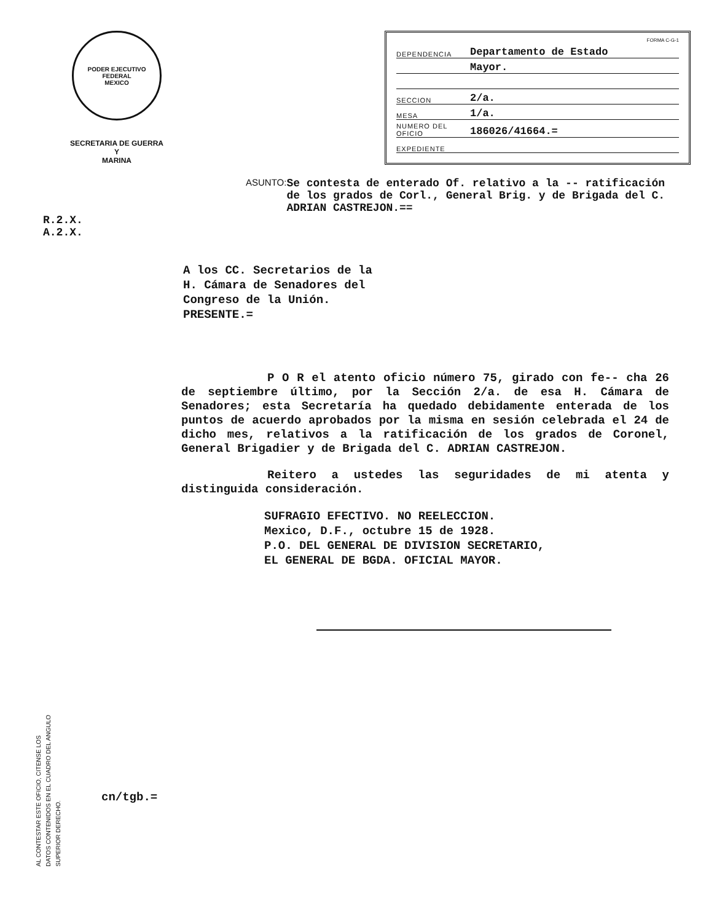PODER EJECUTIVO FEDERAL
MEXICO
SECRETARIA DE GUERRA
Y
MARINA
FORMA C-G-1
DEPENDENCIA
Departamento de Estado
Mayor.
SECCION
2/a.
MESA
1/a.
NUMERO DEL OFICIO
186026/41664.=
EXPEDIENTE
ASUNTO:
Se contesta de enterado Of. relativo a la -- ratificación de los grados de Corl., General Brig. y de Brigada del C. ADRIAN CASTREJON.==
R.2.X.
A.2.X.
A los CC. Secretarios de la
H. Cámara de Senadores del
Congreso de la Unión.
PRESENTE.=
P O R el atento oficio número 75, girado con fe-- cha 26 de septiembre último, por la Sección 2/a. de esa H. Cámara de Senadores; esta Secretaría ha quedado debidamente enterada de los puntos de acuerdo aprobados por la misma en sesión celebrada el 24 de dicho mes, relativos a la ratificación de los grados de Coronel, General Brigadier y de Brigada del C. ADRIAN CASTREJON.
Reitero a ustedes las seguridades de mi atenta y distinguida consideración.
SUFRAGIO EFECTIVO. NO REELECCION.
Mexico, D.F., octubre 15 de 1928.
P.O. DEL GENERAL DE DIVISION SECRETARIO,
EL GENERAL DE BGDA. OFICIAL MAYOR.
cn/tgb.=
AL CONTESTAR ESTE OFICIO, CITENSE LOS
DATOS CONTENIDOS EN EL CUADRO DEL ANGULO
SUPERIOR DERECHO.